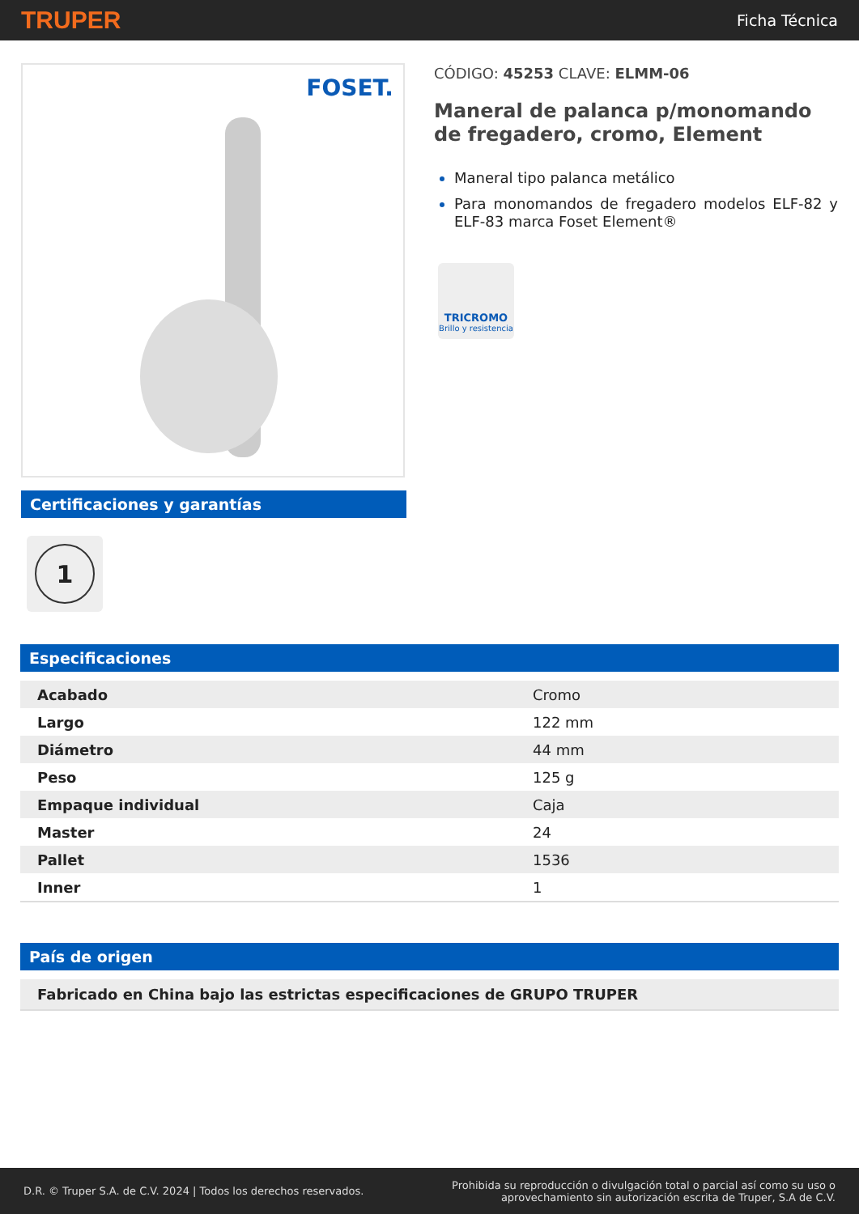TRUPER
Ficha Técnica
FOSET.
Certificaciones y garantías
1
CÓDIGO: 45253 CLAVE: ELMM-06
Maneral de palanca p/monomando de fregadero, cromo, Element
Maneral tipo palanca metálico
Para monomandos de fregadero modelos ELF-82 y ELF-83 marca Foset Element®
TRICROMO
Brillo y resistencia
Especificaciones
| Acabado | Cromo |
| Largo | 122 mm |
| Diámetro | 44 mm |
| Peso | 125 g |
| Empaque individual | Caja |
| Master | 24 |
| Pallet | 1536 |
| Inner | 1 |
País de origen
Fabricado en China bajo las estrictas especificaciones de GRUPO TRUPER
D.R. © Truper S.A. de C.V. 2024 | Todos los derechos reservados.
Prohibida su reproducción o divulgación total o parcial así como su uso o
aprovechamiento sin autorización escrita de Truper, S.A de C.V.